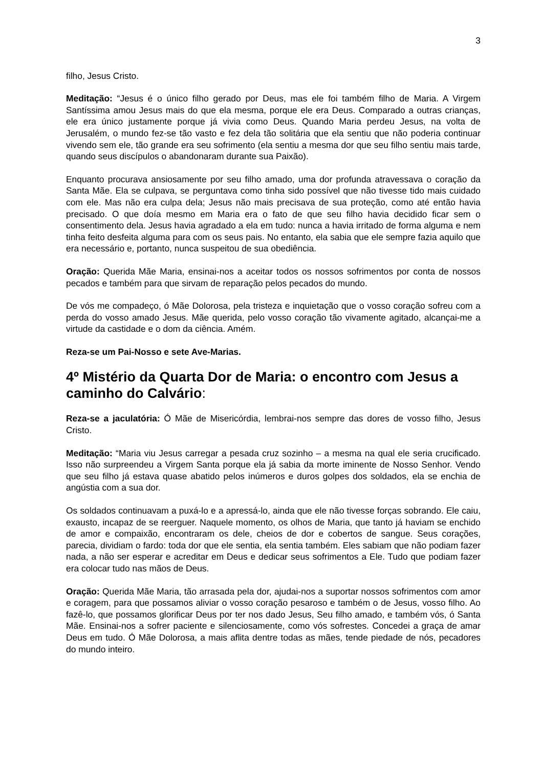3
filho, Jesus Cristo.
Meditação: “Jesus é o único filho gerado por Deus, mas ele foi também filho de Maria. A Virgem Santíssima amou Jesus mais do que ela mesma, porque ele era Deus. Comparado a outras crianças, ele era único justamente porque já vivia como Deus. Quando Maria perdeu Jesus, na volta de Jerusalém, o mundo fez-se tão vasto e fez dela tão solitária que ela sentiu que não poderia continuar vivendo sem ele, tão grande era seu sofrimento (ela sentiu a mesma dor que seu filho sentiu mais tarde, quando seus discípulos o abandonaram durante sua Paixão).
Enquanto procurava ansiosamente por seu filho amado, uma dor profunda atravessava o coração da Santa Mãe. Ela se culpava, se perguntava como tinha sido possível que não tivesse tido mais cuidado com ele. Mas não era culpa dela; Jesus não mais precisava de sua proteção, como até então havia precisado. O que doía mesmo em Maria era o fato de que seu filho havia decidido ficar sem o consentimento dela. Jesus havia agradado a ela em tudo: nunca a havia irritado de forma alguma e nem tinha feito desfeita alguma para com os seus pais. No entanto, ela sabia que ele sempre fazia aquilo que era necessário e, portanto, nunca suspeitou de sua obediência.
Oração: Querida Mãe Maria, ensinai-nos a aceitar todos os nossos sofrimentos por conta de nossos pecados e também para que sirvam de reparação pelos pecados do mundo.
De vós me compadeço, ó Mãe Dolorosa, pela tristeza e inquietação que o vosso coração sofreu com a perda do vosso amado Jesus. Mãe querida, pelo vosso coração tão vivamente agitado, alcançai-me a virtude da castidade e o dom da ciência. Amém.
Reza-se um Pai-Nosso e sete Ave-Marias.
4º Mistério da Quarta Dor de Maria: o encontro com Jesus a caminho do Calvário:
Reza-se a jaculatória: Ó Mãe de Misericórdia, lembrai-nos sempre das dores de vosso filho, Jesus Cristo.
Meditação: “Maria viu Jesus carregar a pesada cruz sozinho – a mesma na qual ele seria crucificado. Isso não surpreendeu a Virgem Santa porque ela já sabia da morte iminente de Nosso Senhor. Vendo que seu filho já estava quase abatido pelos inúmeros e duros golpes dos soldados, ela se enchia de angústia com a sua dor.
Os soldados continuavam a puxá-lo e a apressá-lo, ainda que ele não tivesse forças sobrando. Ele caiu, exausto, incapaz de se reerguer. Naquele momento, os olhos de Maria, que tanto já haviam se enchido de amor e compaixão, encontraram os dele, cheios de dor e cobertos de sangue. Seus corações, parecia, dividiam o fardo: toda dor que ele sentia, ela sentia também. Eles sabiam que não podiam fazer nada, a não ser esperar e acreditar em Deus e dedicar seus sofrimentos a Ele. Tudo que podiam fazer era colocar tudo nas mãos de Deus.
Oração: Querida Mãe Maria, tão arrasada pela dor, ajudai-nos a suportar nossos sofrimentos com amor e coragem, para que possamos aliviar o vosso coração pesaroso e também o de Jesus, vosso filho. Ao fazê-lo, que possamos glorificar Deus por ter nos dado Jesus, Seu filho amado, e também vós, ó Santa Mãe. Ensinai-nos a sofrer paciente e silenciosamente, como vós sofrestes. Concedei a graça de amar Deus em tudo. Ó Mãe Dolorosa, a mais aflita dentre todas as mães, tende piedade de nós, pecadores do mundo inteiro.